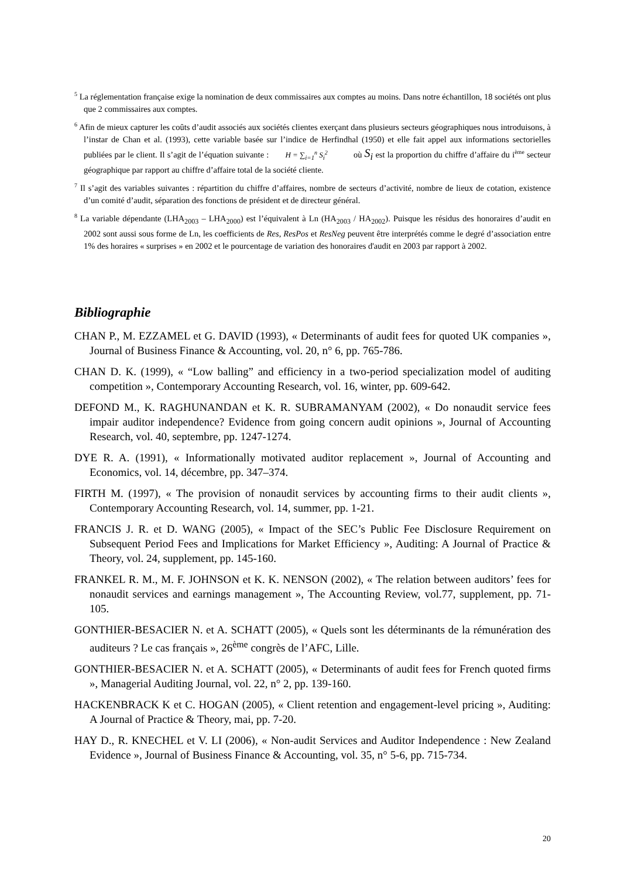<sup>5</sup> La réglementation française exige la nomination de deux commissaires aux comptes au moins. Dans notre échantillon, 18 sociétés ont plus que 2 commissaires aux comptes.
<sup>6</sup> Afin de mieux capturer les coûts d’audit associés aux sociétés clientes exerçant dans plusieurs secteurs géographiques nous introduisons, à l’instar de Chan et al. (1993), cette variable basée sur l’indice de Herfindhal (1950) et elle fait appel aux informations sectorielles publiées par le client. Il s’agit de l’équation suivante : H = ∑<sub>i=1</sub><sup>n</sup> S<sub>i</sub><sup>2</sup> où S<sub>i</sub> est la proportion du chiffre d’affaire du i<sup>ème</sup> secteur géographique par rapport au chiffre d’affaire total de la société cliente.
<sup>7</sup> Il s’agit des variables suivantes : répartition du chiffre d’affaires, nombre de secteurs d’activité, nombre de lieux de cotation, existence d’un comité d’audit, séparation des fonctions de président et de directeur général.
<sup>8</sup> La variable dépendante (LHA<sub>2003</sub> – LHA<sub>2000</sub>) est l’équivalent à Ln (HA<sub>2003</sub> / HA<sub>2002</sub>). Puisque les résidus des honoraires d’audit en 2002 sont aussi sous forme de Ln, les coefficients de Res, ResPos et ResNeg peuvent être interprétés comme le degré d’association entre 1% des horaires « surprises » en 2002 et le pourcentage de variation des honoraires d'audit en 2003 par rapport à 2002.
Bibliographie
CHAN P., M. EZZAMEL et G. DAVID (1993), « Determinants of audit fees for quoted UK companies », Journal of Business Finance & Accounting, vol. 20, n° 6, pp. 765-786.
CHAN D. K. (1999), « “Low balling” and efficiency in a two-period specialization model of auditing competition », Contemporary Accounting Research, vol. 16, winter, pp. 609-642.
DEFOND M., K. RAGHUNANDAN et K. R. SUBRAMANYAM (2002), « Do nonaudit service fees impair auditor independence? Evidence from going concern audit opinions », Journal of Accounting Research, vol. 40, septembre, pp. 1247-1274.
DYE R. A. (1991), « Informationally motivated auditor replacement », Journal of Accounting and Economics, vol. 14, décembre, pp. 347–374.
FIRTH M. (1997), « The provision of nonaudit services by accounting firms to their audit clients », Contemporary Accounting Research, vol. 14, summer, pp. 1-21.
FRANCIS J. R. et D. WANG (2005), « Impact of the SEC’s Public Fee Disclosure Requirement on Subsequent Period Fees and Implications for Market Efficiency », Auditing: A Journal of Practice & Theory, vol. 24, supplement, pp. 145-160.
FRANKEL R. M., M. F. JOHNSON et K. K. NENSON (2002), « The relation between auditors’ fees for nonaudit services and earnings management », The Accounting Review, vol.77, supplement, pp. 71-105.
GONTHIER-BESACIER N. et A. SCHATT (2005), « Quels sont les déterminants de la rémunération des auditeurs ? Le cas français », 26<sup>ème</sup> congrès de l’AFC, Lille.
GONTHIER-BESACIER N. et A. SCHATT (2005), « Determinants of audit fees for French quoted firms », Managerial Auditing Journal, vol. 22, n° 2, pp. 139-160.
HACKENBRACK K et C. HOGAN (2005), « Client retention and engagement-level pricing », Auditing: A Journal of Practice & Theory, mai, pp. 7-20.
HAY D., R. KNECHEL et V. LI (2006), « Non-audit Services and Auditor Independence : New Zealand Evidence », Journal of Business Finance & Accounting, vol. 35, n° 5-6, pp. 715-734.
20